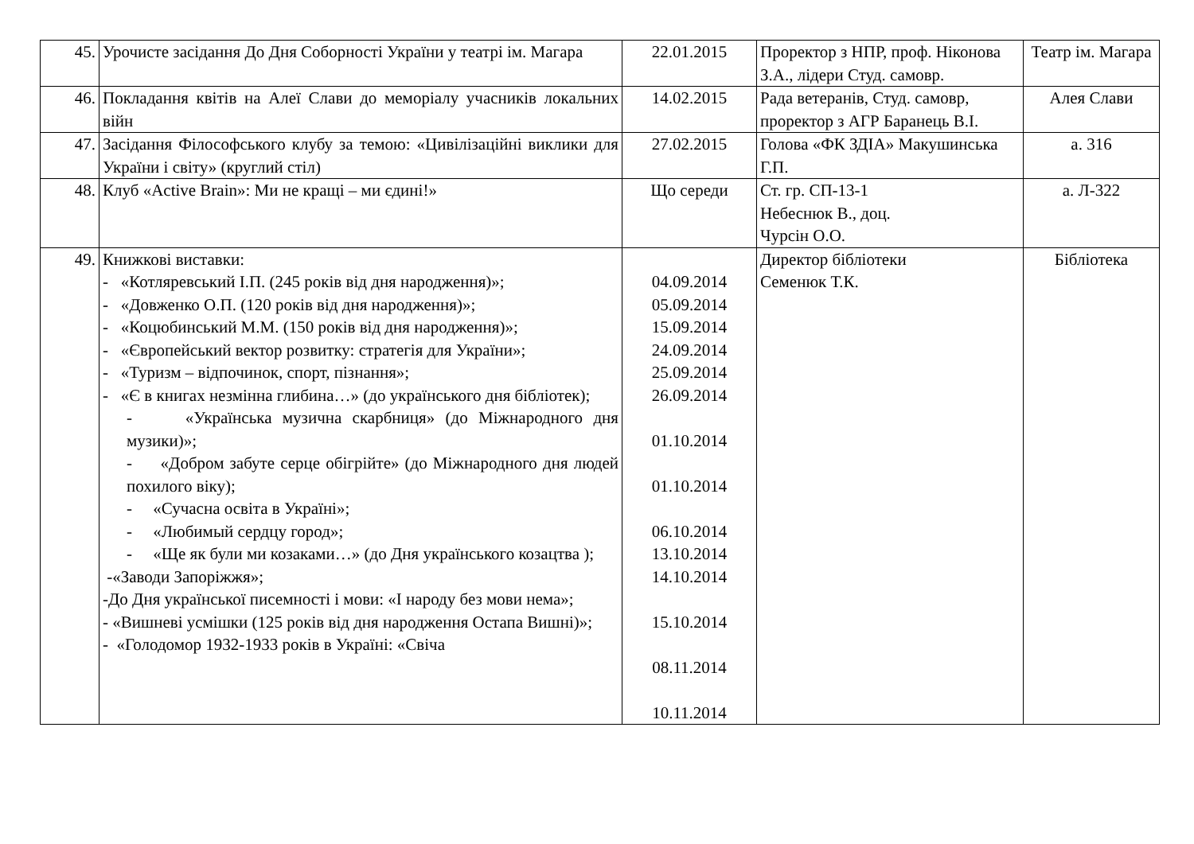| 45. | Урочисте засідання До Дня Соборності України у театрі ім. Магара | 22.01.2015 | Проректор з НПР, проф. Ніконова З.А., лідери Студ. самовр. | Театр ім. Магара |
| 46. | Покладання квітів на Алеї Слави до меморіалу учасників локальних війн | 14.02.2015 | Рада ветеранів, Студ. самовр, проректор з АГР Баранець В.І. | Алея Слави |
| 47. | Засідання Філософського клубу за темою: «Цивілізаційні виклики для України і світу» (круглий стіл) | 27.02.2015 | Голова «ФК ЗДІА» Макушинська Г.П. | а. 316 |
| 48. | Клуб «Active Brain»: Ми не кращі – ми єдині!» | Що середи | Ст. гр. СП-13-1 Небеснюк В., доц. Чурсін О.О. | а. Л-322 |
| 49. | Книжкові виставки: - «Котляревський І.П. (245 років від дня народження)»; - «Довженко О.П. (120 років від дня народження)»; - «Коцюбинський М.М. (150 років від дня народження)»; - «Європейський вектор розвитку: стратегія для України»; - «Туризм – відпочинок, спорт, пізнання»; - «Є в книгах незмінна глибина…» (до українського дня бібліотек); - «Українська музична скарбниця» (до Міжнародного дня музики)»; - «Добром забуте серце обігрійте» (до Міжнародного дня людей похилого віку); - «Сучасна освіта в Україні»; - «Любимый сердцу город»; - «Ще як були ми козаками…» (до Дня українського козацтва ); -«Заводи Запоріжжя»; -До Дня української писемності і мови: «І народу без мови нема»; - «Вишневі усмішки (125 років від дня народження Остапа Вишні)»; - «Голодомор 1932-1933 років в Україні: «Свіча | 04.09.2014 05.09.2014 15.09.2014 24.09.2014 25.09.2014 26.09.2014 01.10.2014 01.10.2014 06.10.2014 13.10.2014 14.10.2014 15.10.2014 08.11.2014 10.11.2014 | Директор бібліотеки Семенюк Т.К. | Бібліотека |